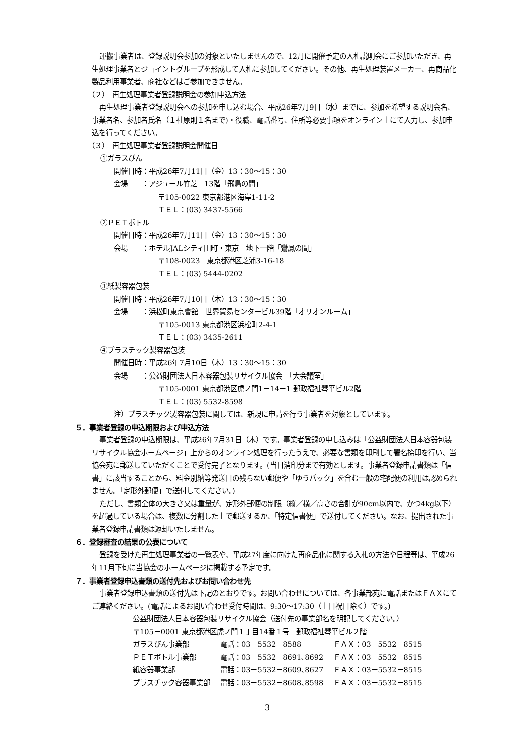運搬事業者は、登録説明会参加の対象といたしませんので、12月に開催予定の入札説明会にご参加いただき、再生処理事業者とジョイントグループを形成して入札に参加してください。その他、再生処理装置メーカー、再商品化製品利用事業者、商社などはご参加できません。
（２）　再生処理事業者登録説明会の参加申込方法
再生処理事業者登録説明会への参加を申し込む場合、平成26年7月9日（水）までに、参加を希望する説明会名、事業者名、参加者氏名（１社原則１名まで)・役職、電話番号、住所等必要事項をオンライン上にて入力し、参加申込を行ってください。
（３）　再生処理事業者登録説明会開催日
①ガラスびん
開催日時：平成26年7月11日（金）13：30～15：30
会場　　：アジュール竹芝　13階「飛鳥の間」
〒105-0022 東京都港区海岸1-11-2
ＴＥＬ：(03) 3437-5566
②ＰＥＴボトル
開催日時：平成26年7月11日（金）13：30～15：30
会場　　：ホテルJALシティ田町・東京　地下一階「鸞鳳の間」
〒108-0023　東京都港区芝浦3-16-18
ＴＥＬ：(03) 5444-0202
③紙製容器包装
開催日時：平成26年7月10日（木）13：30～15：30
会場　　：浜松町東京會舘　世界貿易センタービル39階「オリオンルーム」
〒105-0013 東京都港区浜松町2-4-1
ＴＥＬ：(03) 3435-2611
④プラスチック製容器包装
開催日時：平成26年7月10日（木）13：30～15：30
会場　　：公益財団法人日本容器包装リサイクル協会　「大会議室」
〒105-0001 東京都港区虎ノ門1－14－1 郵政福祉琴平ビル2階
ＴＥＬ：(03) 5532-8598
注）プラスチック製容器包装に関しては、新規に申請を行う事業者を対象としています。
５．事業者登録の申込期限および申込方法
事業者登録の申込期限は、平成26年7月31日（木）です。事業者登録の申し込みは「公益財団法人日本容器包装リサイクル協会ホームページ」上からのオンライン処理を行ったうえで、必要な書類を印刷して署名捺印を行い、当協会宛に郵送していただくことで受付完了となります。(当日消印分まで有効とします。事業者登録申請書類は「信書」に該当することから、料金別納等発送日の残らない郵便や「ゆうパック」を含む一般の宅配便の利用は認められません。「定形外郵便」で送付してください。)
ただし、書類全体の大きさ又は重量が、定形外郵便の制限（縦／横／高さの合計が90cm以内で、かつ4kg以下）を超過している場合は、複数に分割した上で郵送するか、「特定信書便」で送付してください。なお、提出された事業者登録申請書類は返却いたしません。
６．登録審査の結果の公表について
登録を受けた再生処理事業者の一覧表や、平成27年度に向けた再商品化に関する入札の方法や日程等は、平成26年11月下旬に当協会のホームページに掲載する予定です。
７．事業者登録申込書類の送付先およびお問い合わせ先
事業者登録申込書類の送付先は下記のとおりです。お問い合わせについては、各事業部宛に電話またはＦＡＸにてご連絡ください。(電話によるお問い合わせ受付時間は、9:30～17:30（土日祝日除く）です。)
公益財団法人日本容器包装リサイクル協会（送付先の事業部名を明記してください。）
〒105－0001 東京都港区虎ノ門１丁目14番１号　郵政福祉琴平ビル２階
| ガラスびん事業部 | 電話：03－5532－8588 | ＦＡＸ：03－5532－8515 |
| ＰＥＴボトル事業部 | 電話：03－5532－8691､8692 | ＦＡＸ：03－5532－8515 |
| 紙容器事業部 | 電話：03－5532－8609､8627 | ＦＡＸ：03－5532－8515 |
| プラスチック容器事業部 | 電話：03－5532－8608､8598 | ＦＡＸ：03－5532－8515 |
3